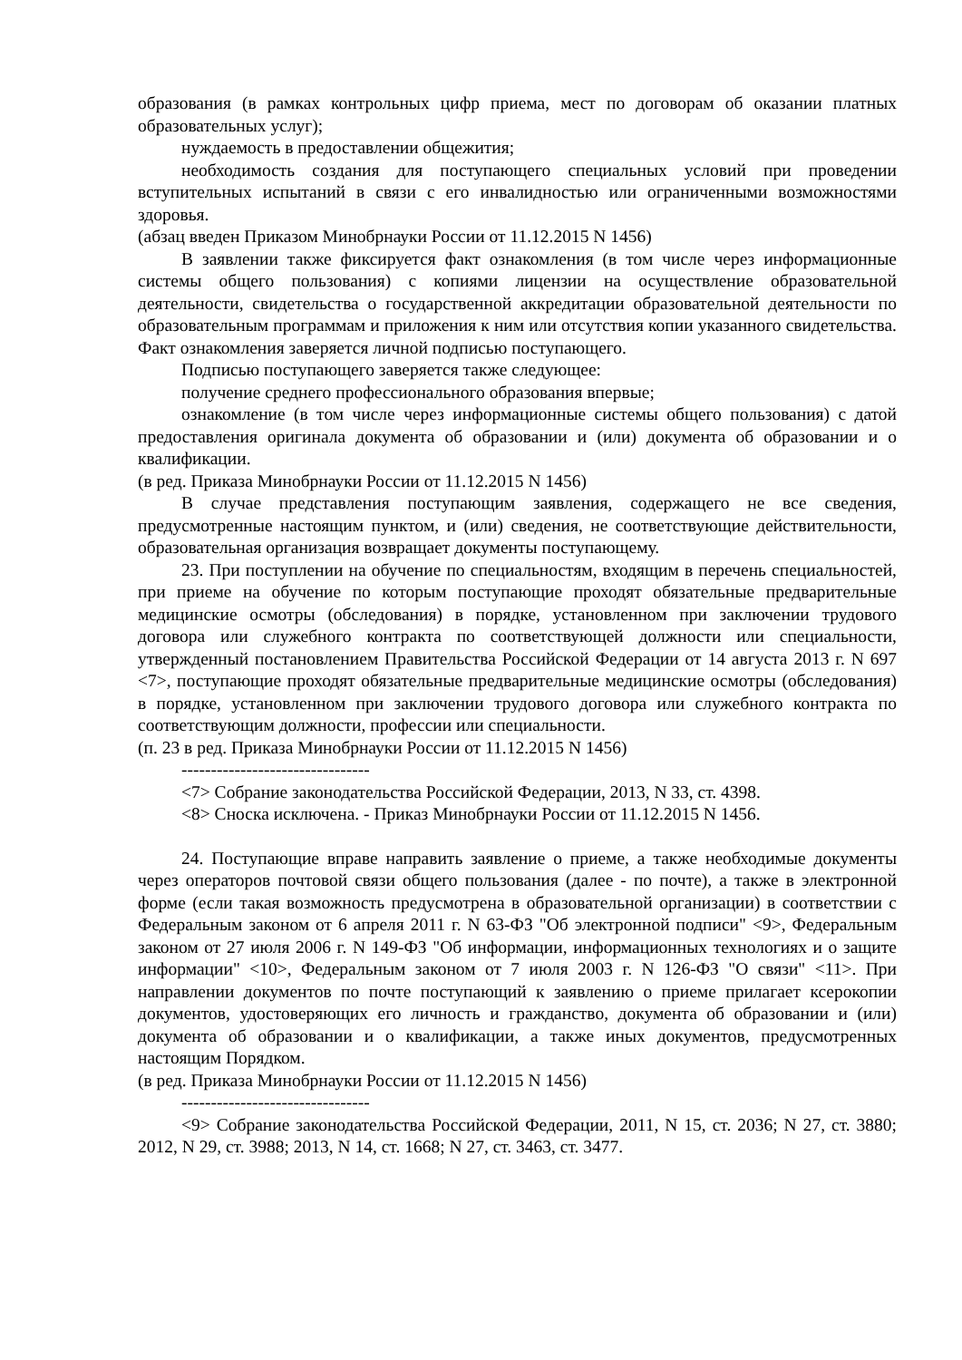образования (в рамках контрольных цифр приема, мест по договорам об оказании платных образовательных услуг);
нуждаемость в предоставлении общежития;
необходимость создания для поступающего специальных условий при проведении вступительных испытаний в связи с его инвалидностью или ограниченными возможностями здоровья.
(абзац введен Приказом Минобрнауки России от 11.12.2015 N 1456)
В заявлении также фиксируется факт ознакомления (в том числе через информационные системы общего пользования) с копиями лицензии на осуществление образовательной деятельности, свидетельства о государственной аккредитации образовательной деятельности по образовательным программам и приложения к ним или отсутствия копии указанного свидетельства. Факт ознакомления заверяется личной подписью поступающего.
Подписью поступающего заверяется также следующее:
получение среднего профессионального образования впервые;
ознакомление (в том числе через информационные системы общего пользования) с датой предоставления оригинала документа об образовании и (или) документа об образовании и о квалификации.
(в ред. Приказа Минобрнауки России от 11.12.2015 N 1456)
В случае представления поступающим заявления, содержащего не все сведения, предусмотренные настоящим пунктом, и (или) сведения, не соответствующие действительности, образовательная организация возвращает документы поступающему.
23. При поступлении на обучение по специальностям, входящим в перечень специальностей, при приеме на обучение по которым поступающие проходят обязательные предварительные медицинские осмотры (обследования) в порядке, установленном при заключении трудового договора или служебного контракта по соответствующей должности или специальности, утвержденный постановлением Правительства Российской Федерации от 14 августа 2013 г. N 697 <7>, поступающие проходят обязательные предварительные медицинские осмотры (обследования) в порядке, установленном при заключении трудового договора или служебного контракта по соответствующим должности, профессии или специальности.
(п. 23 в ред. Приказа Минобрнауки России от 11.12.2015 N 1456)
--------------------------------
<7> Собрание законодательства Российской Федерации, 2013, N 33, ст. 4398.
<8> Сноска исключена. - Приказ Минобрнауки России от 11.12.2015 N 1456.
24. Поступающие вправе направить заявление о приеме, а также необходимые документы через операторов почтовой связи общего пользования (далее - по почте), а также в электронной форме (если такая возможность предусмотрена в образовательной организации) в соответствии с Федеральным законом от 6 апреля 2011 г. N 63-ФЗ "Об электронной подписи" <9>, Федеральным законом от 27 июля 2006 г. N 149-ФЗ "Об информации, информационных технологиях и о защите информации" <10>, Федеральным законом от 7 июля 2003 г. N 126-ФЗ "О связи" <11>. При направлении документов по почте поступающий к заявлению о приеме прилагает ксерокопии документов, удостоверяющих его личность и гражданство, документа об образовании и (или) документа об образовании и о квалификации, а также иных документов, предусмотренных настоящим Порядком.
(в ред. Приказа Минобрнауки России от 11.12.2015 N 1456)
--------------------------------
<9> Собрание законодательства Российской Федерации, 2011, N 15, ст. 2036; N 27, ст. 3880; 2012, N 29, ст. 3988; 2013, N 14, ст. 1668; N 27, ст. 3463, ст. 3477.